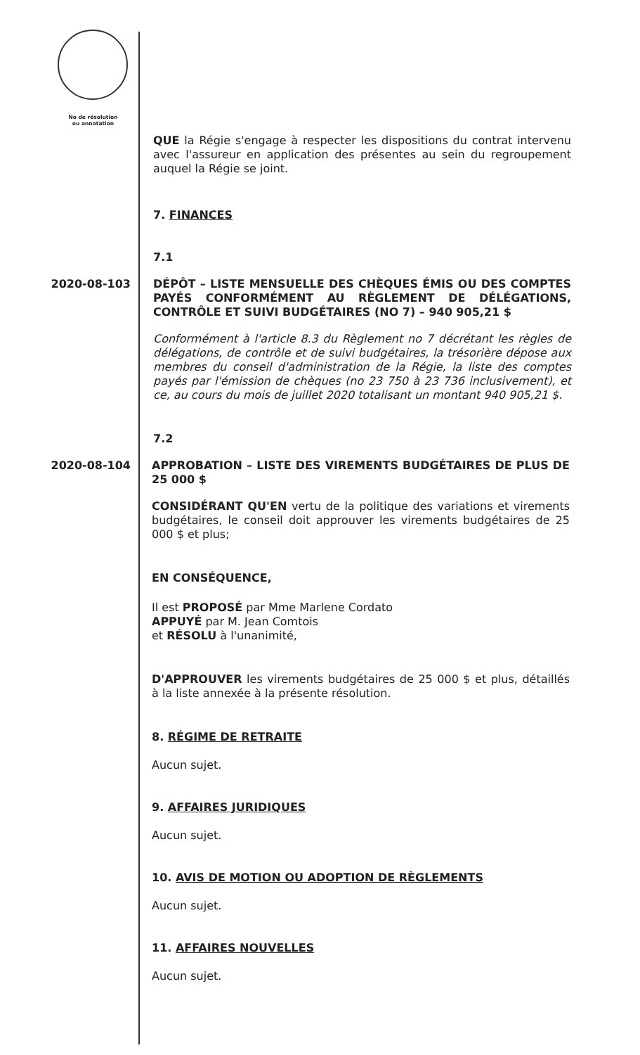No de résolution
ou annotation
QUE la Régie s'engage à respecter les dispositions du contrat intervenu avec l'assureur en application des présentes au sein du regroupement auquel la Régie se joint.
7. FINANCES
7.1
2020-08-103
DÉPÔT – LISTE MENSUELLE DES CHÈQUES ÉMIS OU DES COMPTES PAYÉS CONFORMÉMENT AU RÈGLEMENT DE DÉLÉGATIONS, CONTRÔLE ET SUIVI BUDGÉTAIRES (NO 7) – 940 905,21 $
Conformément à l'article 8.3 du Règlement no 7 décrétant les règles de délégations, de contrôle et de suivi budgétaires, la trésorière dépose aux membres du conseil d'administration de la Régie, la liste des comptes payés par l'émission de chèques (no 23 750 à 23 736 inclusivement), et ce, au cours du mois de juillet 2020 totalisant un montant 940 905,21 $.
7.2
2020-08-104
APPROBATION – LISTE DES VIREMENTS BUDGÉTAIRES DE PLUS DE 25 000 $
CONSIDÉRANT QU'EN vertu de la politique des variations et virements budgétaires, le conseil doit approuver les virements budgétaires de 25 000 $ et plus;
EN CONSÉQUENCE,
Il est PROPOSÉ par Mme Marlene Cordato
APPUYÉ par M. Jean Comtois
et RÉSOLU à l'unanimité,
D'APPROUVER les virements budgétaires de 25 000 $ et plus, détaillés à la liste annexée à la présente résolution.
8. RÉGIME DE RETRAITE
Aucun sujet.
9. AFFAIRES JURIDIQUES
Aucun sujet.
10. AVIS DE MOTION OU ADOPTION DE RÈGLEMENTS
Aucun sujet.
11. AFFAIRES NOUVELLES
Aucun sujet.